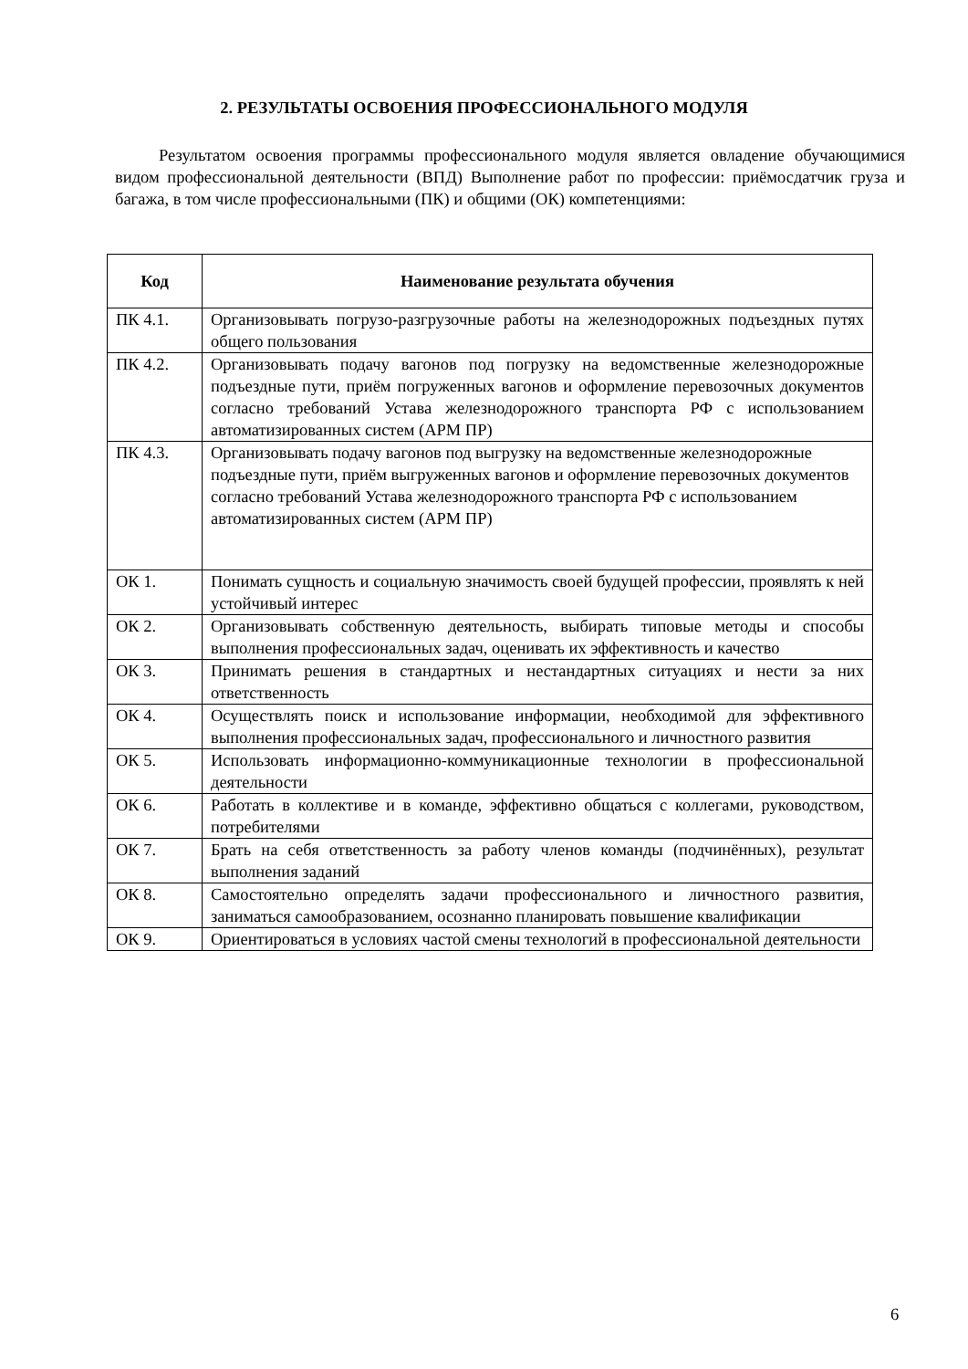2. РЕЗУЛЬТАТЫ ОСВОЕНИЯ ПРОФЕССИОНАЛЬНОГО МОДУЛЯ
Результатом освоения программы профессионального модуля является овладение обучающимися видом профессиональной деятельности (ВПД) Выполнение работ по профессии: приёмосдатчик груза и багажа, в том числе профессиональными (ПК) и общими (ОК) компетенциями:
| Код | Наименование результата обучения |
| --- | --- |
| ПК 4.1. | Организовывать погрузо-разгрузочные работы на железнодорожных подъездных путях общего пользования |
| ПК 4.2. | Организовывать подачу вагонов под погрузку на ведомственные железнодорожные подъездные пути, приём погруженных вагонов и оформление перевозочных документов согласно требований Устава железнодорожного транспорта РФ с использованием автоматизированных систем (АРМ ПР) |
| ПК 4.3. | Организовывать подачу вагонов под выгрузку на ведомственные железнодорожные подъездные пути, приём выгруженных вагонов и оформление перевозочных документов согласно требований Устава железнодорожного транспорта РФ с использованием автоматизированных систем (АРМ ПР) |
| ОК 1. | Понимать сущность и социальную значимость своей будущей профессии, проявлять к ней устойчивый интерес |
| ОК 2. | Организовывать собственную деятельность, выбирать типовые методы и способы выполнения профессиональных задач, оценивать их эффективность и качество |
| ОК 3. | Принимать решения в стандартных и нестандартных ситуациях и нести за них ответственность |
| ОК 4. | Осуществлять поиск и использование информации, необходимой для эффективного выполнения профессиональных задач, профессионального и личностного развития |
| ОК 5. | Использовать информационно-коммуникационные технологии в профессиональной деятельности |
| ОК 6. | Работать в коллективе и в команде, эффективно общаться с коллегами, руководством, потребителями |
| ОК 7. | Брать на себя ответственность за работу членов команды (подчинённых), результат выполнения заданий |
| ОК 8. | Самостоятельно определять задачи профессионального и личностного развития, заниматься самообразованием, осознанно планировать повышение квалификации |
| ОК 9. | Ориентироваться в условиях частой смены технологий в профессиональной деятельности |
6